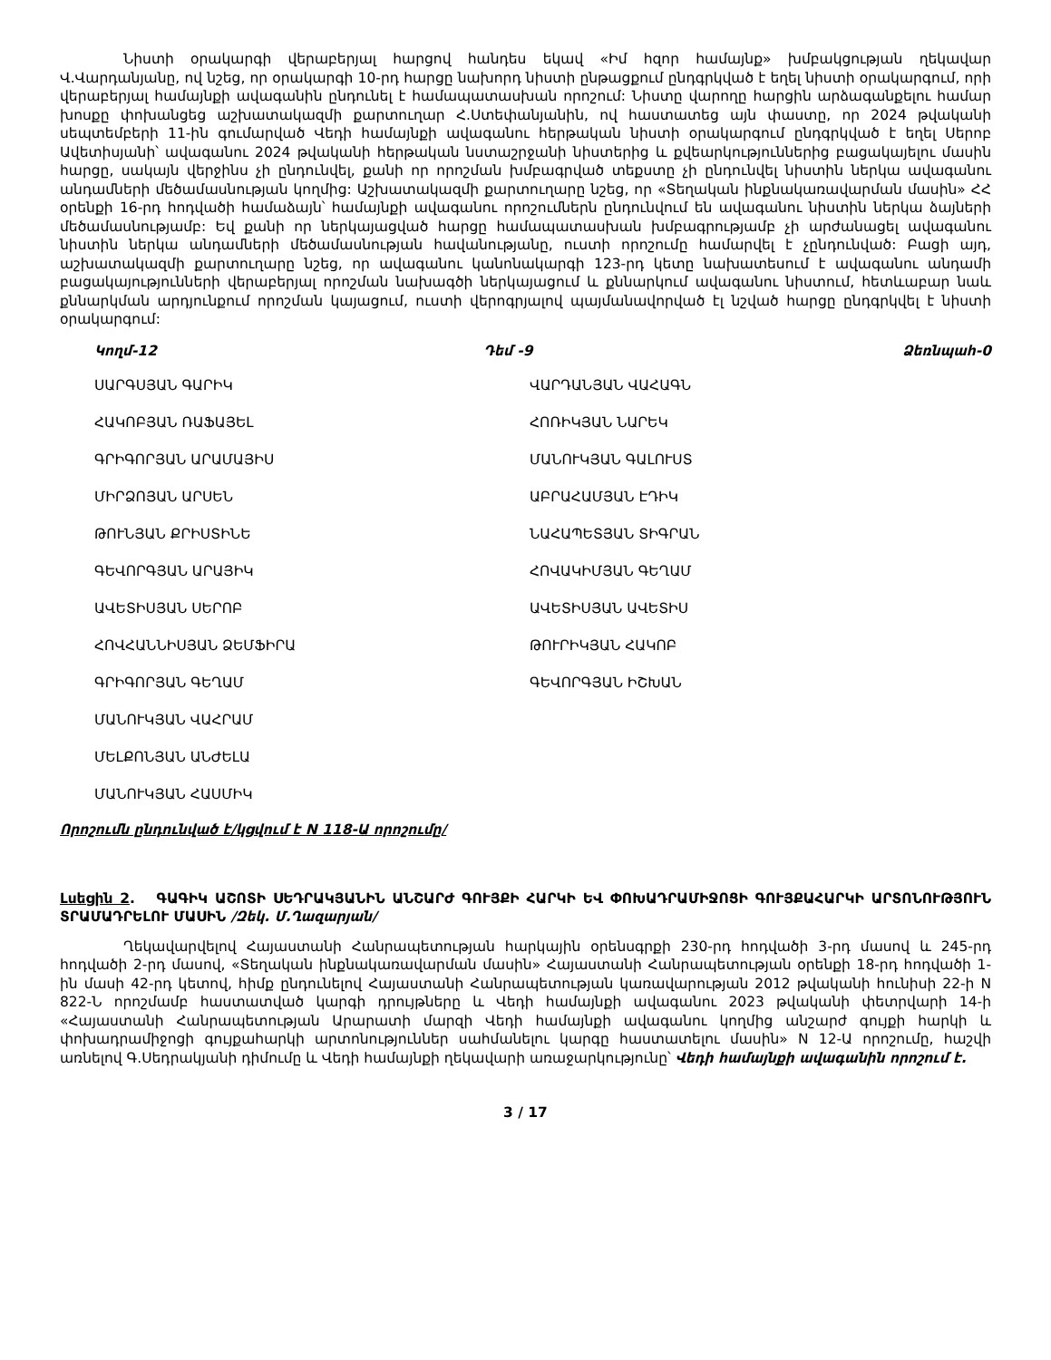Նիստի օրակարգի վերաբերյալ հարցով հանդես եկավ «Իմ հզոր համայնք» խմբակցության ղեկավար Վ.Վարդանյանը, ով նշեց, որ օրակարգի 10-րդ հարցը նախորդ նիստի ընթացքում ընդգրկված է եղել նիստի օրակարգում, որի վերաբերյալ համայնքի ավագանին ընդունել է համապատասխան որոշում: Նիստը վարողը հարցին արձագանքելու համար խոսքը փոխանցեց աշխատակազմի քարտուղար Հ.Ստեփանյանին, ով հաստատեց այն փաստը, որ 2024 թվականի սեպտեմբերի 11-ին գումարված Վեդի համայնքի ավագանու հերթական նիստի օրակարգում ընդգրկված է եղել Սերոբ Ավետիսյանի՝ ավագանու 2024 թվականի հերթական նստաշրջանի նիստերից և քվեարկություններից բացակայելու մասին հարցը, սակայն վերջինս չի ընդունվել, քանի որ որոշման խմբագրված տեքստը չի ընդունվել նիստին ներկա ավագանու անդամների մեծամասնության կողմից: Աշխատակազմի քարտուղարը նշեց, որ «Տեղական ինքնակառավարման մասին» ՀՀ օրենքի 16-րդ հոդվածի համաձայն՝ համայնքի ավագանու որոշումներն ընդունվում են ավագանու նիստին ներկա ձայների մեծամասնությամբ: Եվ քանի որ ներկայացված հարցը համապատասխան խմբագրությամբ չի արժանացել ավագանու նիստին ներկա անդամների մեծամասնության հավանությանը, ուստի որոշումը համարվել է չընդունված: Բացի այդ, աշխատակազմի քարտուղարը նշեց, որ ավագանու կանոնակարգի 123-րդ կետը նախատեսում է ավագանու անդամի բացակայությունների վերաբերյալ որոշման նախագծի ներկայացում և քննարկում ավագանու նիստում, հետևաբար նաև քննարկման արդյունքում որոշման կայացում, ուստի վերոգրյալով պայմանավորված էլ նշված հարցը ընդգրկվել է նիստի օրակարգում:
Կողմ-12 Դեմ -9 Ձեռնպահ-0
ՍԱՐԳՍՅԱՆ ԳԱՐԻԿ
ՀԱԿՈԲՅԱՆ ՌԱՖԱՅԵԼ
ԳՐԻԳՈՐՅԱՆ ԱՐԱՄԱՅԻՍ
ՄԻՐՁՈՅԱՆ ԱՐՍԵՆ
ԹՈՒՆՅԱՆ ՔՐԻՍՏԻՆԵ
ԳԵՎՈՐԳՅԱՆ ԱՐԱՅԻԿ
ԱՎԵՏԻՍՅԱՆ ՍԵՐՈԲ
ՀՈՎՀԱՆՆԻՍՅԱՆ ՁԵՄՖԻՐԱ
ԳՐԻԳՈՐՅԱՆ ԳԵՂԱՄ
ՄԱՆՈՒԿՅԱՆ ՎԱՀՐԱՄ
ՄԵԼՔՈՆՅԱՆ ԱՆԺԵԼԱ
ՄԱՆՈՒԿՅԱՆ ՀԱՍՄԻԿ
ՎԱՐԴԱՆՅԱՆ ՎԱՀԱԳՆ
ՀՈՌԻԿՅԱՆ ՆԱՐԵԿ
ՄԱՆՈՒԿՅԱՆ ԳԱԼՈՒՍՏ
ԱԲՐԱՀԱՄՅԱՆ ԷԴԻԿ
ՆԱՀԱՊԵՏՅԱՆ ՏԻԳՐԱՆ
ՀՈՎԱԿԻՄՅԱՆ ԳԵՂԱՄ
ԱՎԵՏԻՍՅԱՆ ԱՎԵՏԻՍ
ԹՈՒՐԻԿՅԱՆ ՀԱԿՈԲ
ԳԵՎՈՐԳՅԱՆ ԻՇԽԱՆ
Որոշումն ընդունված է/կցվում է N 118-Ա որոշումը/
Լսեցին 2. ԳԱԳԻԿ ԱՇՈՏԻ ՍԵԴՐԱԿՅԱՆԻՆ ԱՆՇԱՐԺ ԳՈՒՅՔԻ ՀԱՐԿԻ ԵՎ ՓՈԽԱԴՐԱՄԻՋՈՑԻ ԳՈՒՅՔԱՀԱՐԿԻ ԱՐՏՈՆՈՒԹՅՈՒՆ ՏՐԱՄԱԴՐԵԼՈՒ ՄԱՍԻՆ /Զեկ. Մ.Ղազարյան/
Ղեկավարվելով Հայաստանի Հանրապետության հարկային օրենսգրքի 230-րդ հոդվածի 3-րդ մասով և 245-րդ հոդվածի 2-րդ մասով, «Տեղական ինքնակառավարման մասին» Հայաստանի Հանրապետության օրենքի 18-րդ հոդվածի 1-ին մասի 42-րդ կետով, հիմք ընդունելով Հայաստանի Հանրապետության կառավարության 2012 թվականի հունիսի 22-ի N 822-Ն որոշմամբ հաստատված կարգի դրույթները և Վեդի համայնքի ավագանու 2023 թվականի փետրվարի 14-ի «Հայաստանի Հանրապետության Արարատի մարզի Վեդի համայնքի ավագանու կողմից անշարժ գույքի հարկի և փոխադրամիջոցի գույքահարկի արտոնություններ սահմանելու կարգը հաստատելու մասին» N 12-Ա որոշումը, հաշվի առնելով Գ.Սեդրակյանի դիմումը և Վեդի համայնքի ղեկավարի առաջարկությունը՝ Վեդի համայնքի ավագանին որոշում է.
3 / 17